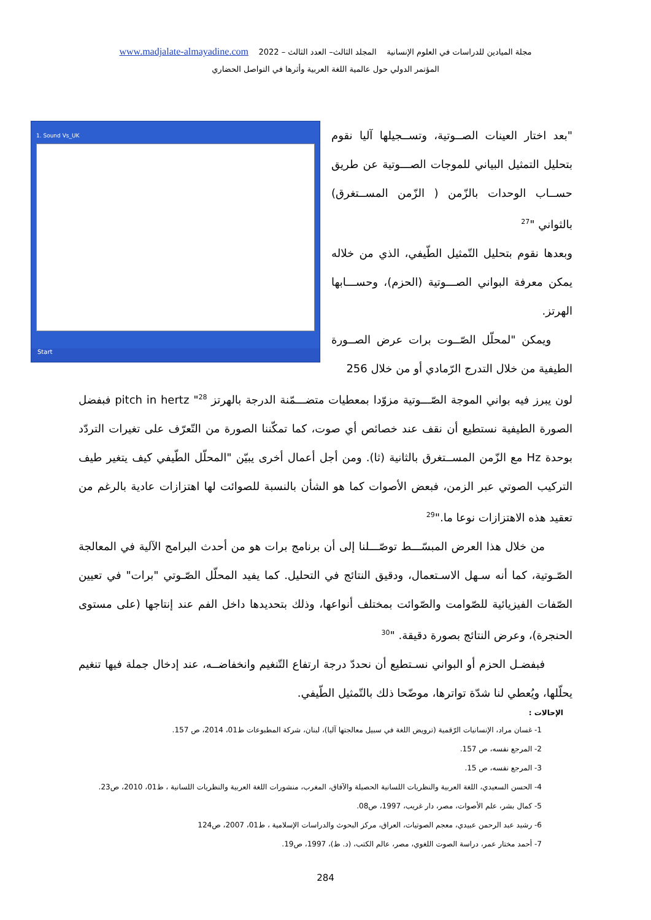مجلة الميادين للدراسات في العلوم الإنسانية المجلد الثالث– العدد الثالث – 2022 www.madjalate-almayadine.com
المؤتمر الدولي حول عالمية اللغة العربية وأثرها في التواصل الحضاري
"بعد اختار العينات الصــوتية، وتســجيلها آليا نقوم بتحليل التمثيل البياني للموجات الصـــوتية عن طريق حســاب الوحدات بالزّمن ( الزّمن المســتغرق) بالثواني "<sup>27</sup>
وبعدها نقوم بتحليل التّمثيل الطّيفي، الذي من خلاله يمكن معرفة البواني الصـــوتية (الحزم)، وحســـابها الهرتز.
ويمكن "لمحلّل الصّــوت برات عرض الصــورة الطيفية من خلال التدرج الرّمادي أو من خلال 256
1. Sound Vs_UK
Start
لون يبرز فيه بواني الموجة الصّـــوتية مزوّدا بمعطيات متضـــمّنة الدرجة بالهرتز pitch in hertz "<sup>28</sup> فبفضل الصورة الطيفية نستطيع أن نقف عند خصائص أي صوت، كما تمكّننا الصورة من التّعرّف على تغيرات التردّد بوحدة Hz مع الزّمن المســتغرق بالثانية (ثا). ومن أجل أعمال أخرى يبيّن "المحلّل الطّيفي كيف يتغير طيف التركيب الصوتي عبر الزمن، فبعض الأصوات كما هو الشأن بالنسبة للصوائت لها اهتزازات عادية بالرغم من تعقيد هذه الاهتزازات نوعا ما."<sup>29</sup>
من خلال هذا العرض المبسّـــط توصّـــلنا إلى أن برنامج برات هو من أحدث البرامج الآلية في المعالجة الصّـوتية، كما أنه سـهل الاسـتعمال، ودقيق النتائج في التحليل. كما يفيد المحلّل الصّـوتي "برات" في تعيين الصّفات الفيزيائية للصّوامت والصّوائت بمختلف أنواعها، وذلك بتحديدها داخل الفم عند إنتاجها (على مستوى الحنجرة)، وعرض النتائج بصورة دقيقة. "<sup>30</sup>
فبفضـل الحزم أو البواني نسـتطيع أن نحددّ درجة ارتفاع التّنغيم وانخفاضــه، عند إدخال جملة فيها تنغيم يحلّلها، ويُعطي لنا شدّة تواترها، موضّحا ذلك بالتّمثيل الطّيفي.
الإحالات :
1- غسان مراد، الإنسانيات الرّقمية (ترويض اللغة في سبيل معالجتها آليا)، لبنان، شركة المطبوعات ط01، 2014، ص 157.
2- المرجع نفسه، ص 157.
3- المرجع نفسه، ص 15.
4- الحسن السعيدي، اللغة العربية والنظريات اللسانية الحصيلة والآفاق، المغرب، منشورات اللغة العربية والنظريات اللسانية ، ط01، 2010، ص23.
5- كمال بشر، علم الأصوات، مصر، دار غريب، 1997، ص08.
6- رشيد عبد الرحمن عبيدي، معجم الصوتيات، العراق، مركز البحوث والدراسات الإسلامية ، ط01، 2007، ص124
7- أحمد مختار عمر، دراسة الصوت اللغوي، مصر، عالم الكتب، (د. ط)، 1997، ص19.
284